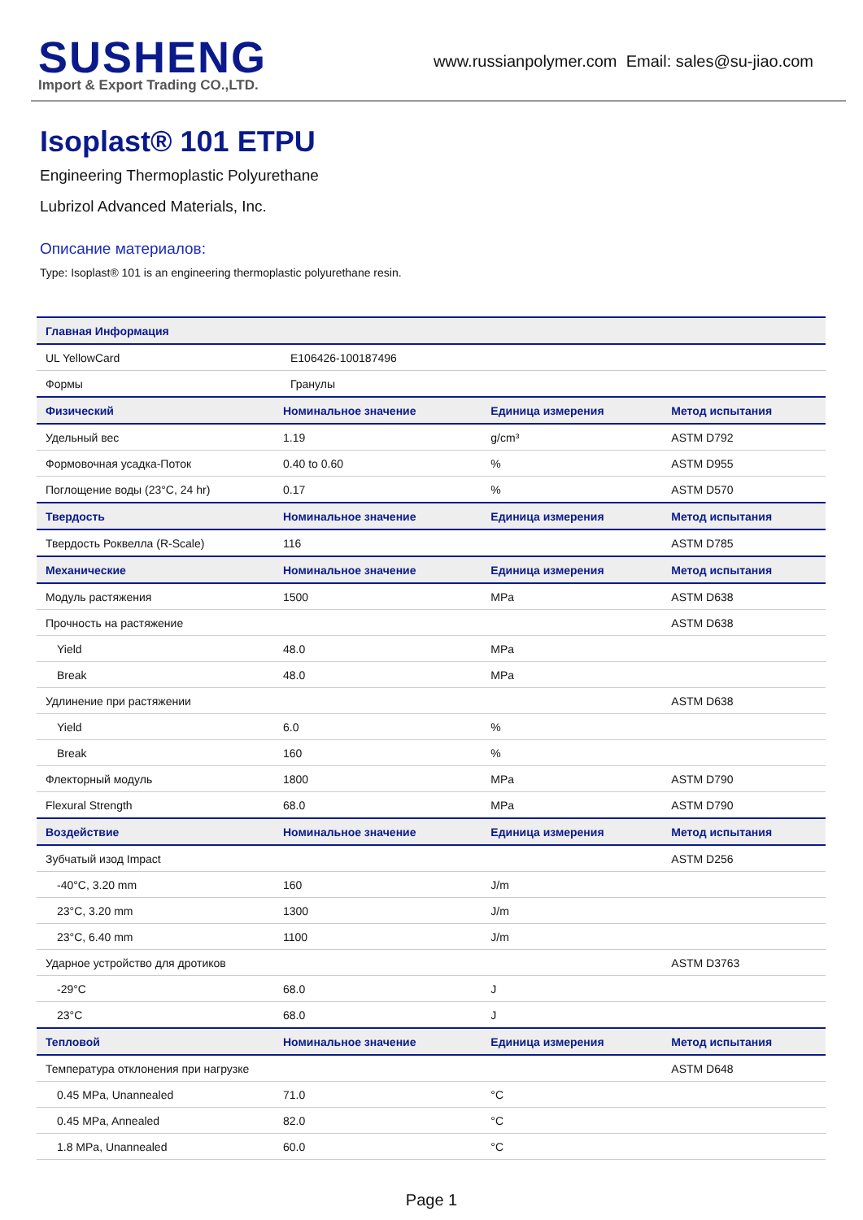SUSHENG
Import & Export Trading CO.,LTD.
www.russianpolymer.com Email: sales@su-jiao.com
Isoplast® 101 ETPU
Engineering Thermoplastic Polyurethane
Lubrizol Advanced Materials, Inc.
Описание материалов:
Type: Isoplast® 101 is an engineering thermoplastic polyurethane resin.
| Главная Информация | | | |
| --- | --- | --- | --- |
| UL YellowCard | E106426-100187496 | | |
| Формы | Гранулы | | |
| Физический | Номинальное значение | Единица измерения | Метод испытания |
| Удельный вес | 1.19 | g/cm³ | ASTM D792 |
| Формовочная усадка-Поток | 0.40 to 0.60 | % | ASTM D955 |
| Поглощение воды (23°C, 24 hr) | 0.17 | % | ASTM D570 |
| Твердость | Номинальное значение | Единица измерения | Метод испытания |
| Твердость Роквелла (R-Scale) | 116 | | ASTM D785 |
| Механические | Номинальное значение | Единица измерения | Метод испытания |
| Модуль растяжения | 1500 | MPa | ASTM D638 |
| Прочность на растяжение | | | ASTM D638 |
| Yield | 48.0 | MPa | |
| Break | 48.0 | MPa | |
| Удлинение при растяжении | | | ASTM D638 |
| Yield | 6.0 | % | |
| Break | 160 | % | |
| Флекторный модуль | 1800 | MPa | ASTM D790 |
| Flexural Strength | 68.0 | MPa | ASTM D790 |
| Воздействие | Номинальное значение | Единица измерения | Метод испытания |
| Зубчатый изод Impact | | | ASTM D256 |
| -40°C, 3.20 mm | 160 | J/m | |
| 23°C, 3.20 mm | 1300 | J/m | |
| 23°C, 6.40 mm | 1100 | J/m | |
| Ударное устройство для дротиков | | | ASTM D3763 |
| -29°C | 68.0 | J | |
| 23°C | 68.0 | J | |
| Тепловой | Номинальное значение | Единица измерения | Метод испытания |
| Температура отклонения при нагрузке | | | ASTM D648 |
| 0.45 MPa, Unannealed | 71.0 | °C | |
| 0.45 MPa, Annealed | 82.0 | °C | |
| 1.8 MPa, Unannealed | 60.0 | °C | |
Page 1